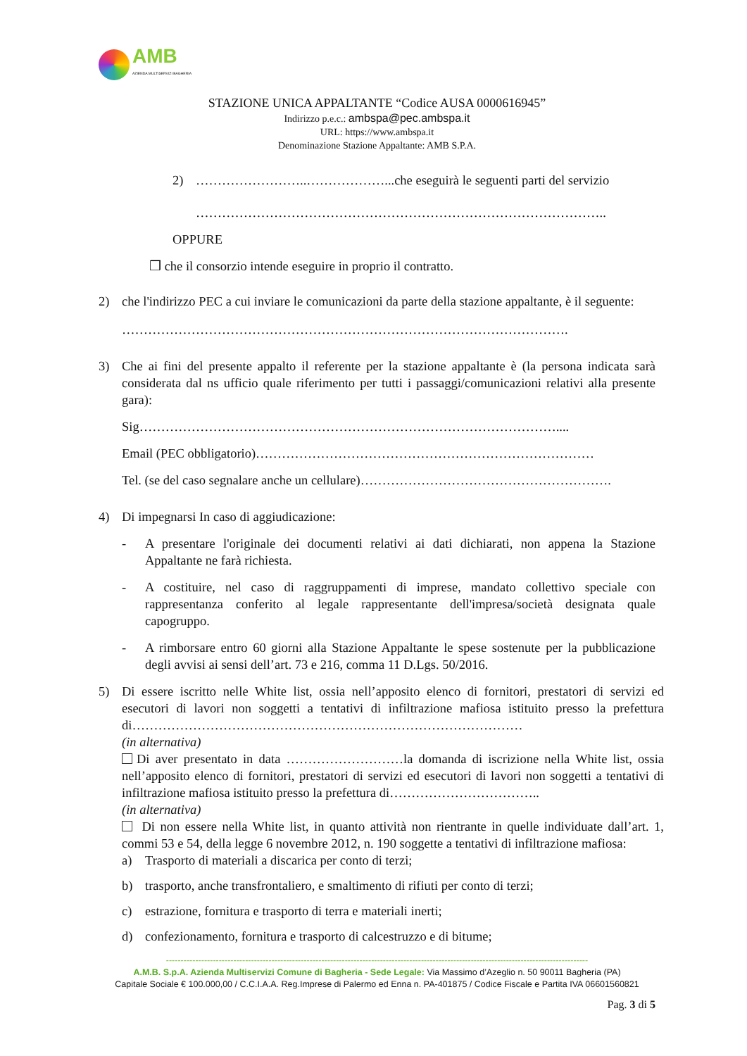AMB
AZIENDA MULTISERVIZI BAGHERIA
STAZIONE UNICA APPALTANTE “Codice AUSA 0000616945”
Indirizzo p.e.c.: ambspa@pec.ambspa.it
URL: https://www.ambspa.it
Denominazione Stazione Appaltante: AMB S.P.A.
2) ……………………..………………...che eseguirà le seguenti parti del servizio
…………………………………………………………………………………..
OPPURE
❒ che il consorzio intende eseguire in proprio il contratto.
2) che l'indirizzo PEC a cui inviare le comunicazioni da parte della stazione appaltante, è il seguente:
………………………………………………………………………………………….
3) Che ai fini del presente appalto il referente per la stazione appaltante è (la persona indicata sarà considerata dal ns ufficio quale riferimento per tutti i passaggi/comunicazioni relativi alla presente gara):
Sig……………………………………………………………………………………....
Email (PEC obbligatorio)……………………………………………………………………
Tel. (se del caso segnalare anche un cellulare)………………………………………………….
4) Di impegnarsi In caso di aggiudicazione:
- A presentare l'originale dei documenti relativi ai dati dichiarati, non appena la Stazione Appaltante ne farà richiesta.
- A costituire, nel caso di raggruppamenti di imprese, mandato collettivo speciale con rappresentanza conferito al legale rappresentante dell'impresa/società designata quale capogruppo.
- A rimborsare entro 60 giorni alla Stazione Appaltante le spese sostenute per la pubblicazione degli avvisi ai sensi dell’art. 73 e 216, comma 11 D.Lgs. 50/2016.
5) Di essere iscritto nelle White list, ossia nell’apposito elenco di fornitori, prestatori di servizi ed esecutori di lavori non soggetti a tentativi di infiltrazione mafiosa istituito presso la prefettura di………………………………………………………………………………
(in alternativa)
Di aver presentato in data ………………………la domanda di iscrizione nella White list, ossia nell’apposito elenco di fornitori, prestatori di servizi ed esecutori di lavori non soggetti a tentativi di infiltrazione mafiosa istituito presso la prefettura di……………………………..
(in alternativa)
Di non essere nella White list, in quanto attività non rientrante in quelle individuate dall’art. 1, commi 53 e 54, della legge 6 novembre 2012, n. 190 soggette a tentativi di infiltrazione mafiosa:
a) Trasporto di materiali a discarica per conto di terzi;
b) trasporto, anche transfrontaliero, e smaltimento di rifiuti per conto di terzi;
c) estrazione, fornitura e trasporto di terra e materiali inerti;
d) confezionamento, fornitura e trasporto di calcestruzzo e di bitume;
------------------------------------------------------------------------------------------------------------------------------------------------
A.M.B. S.p.A. Azienda Multiservizi Comune di Bagheria - Sede Legale: Via Massimo d’Azeglio n. 50 90011 Bagheria (PA)
Capitale Sociale € 100.000,00 / C.C.I.A.A. Reg.Imprese di Palermo ed Enna n. PA-401875 / Codice Fiscale e Partita IVA 06601560821
Pag. 3 di 5